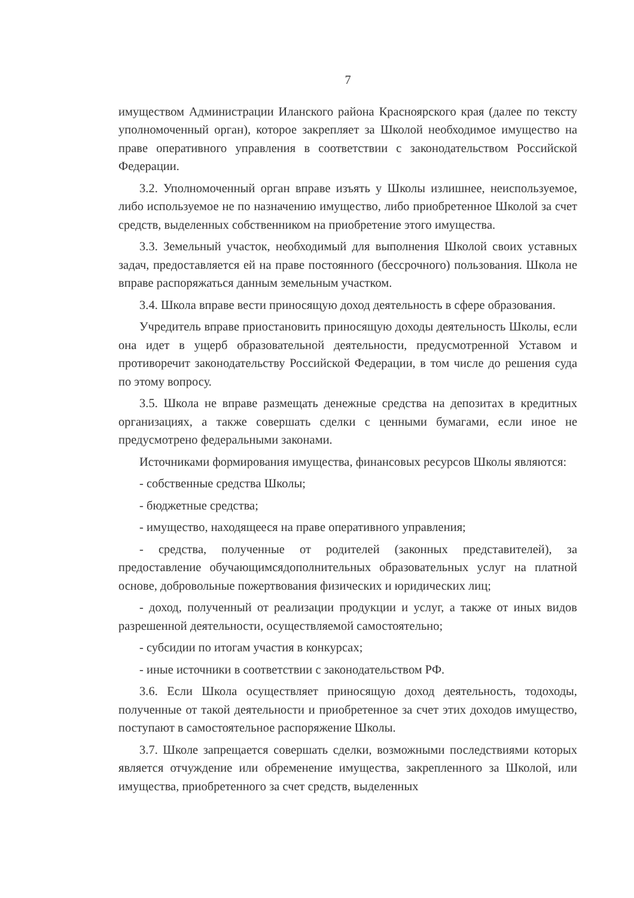7
имуществом Администрации Иланского района Красноярского края (далее по тексту уполномоченный орган), которое закрепляет за Школой необходимое имущество на праве оперативного управления в соответствии с законодательством Российской Федерации.
3.2. Уполномоченный орган вправе изъять у Школы излишнее, неиспользуемое, либо используемое не по назначению имущество, либо приобретенное Школой за счет средств, выделенных собственником на приобретение этого имущества.
3.3. Земельный участок, необходимый для выполнения Школой своих уставных задач, предоставляется ей на праве постоянного (бессрочного) пользования. Школа не вправе распоряжаться данным земельным участком.
3.4. Школа вправе вести приносящую доход деятельность в сфере образования.
Учредитель вправе приостановить приносящую доходы деятельность Школы, если она идет в ущерб образовательной деятельности, предусмотренной Уставом и противоречит законодательству Российской Федерации, в том числе до решения суда по этому вопросу.
3.5. Школа не вправе размещать денежные средства на депозитах в кредитных организациях, а также совершать сделки с ценными бумагами, если иное не предусмотрено федеральными законами.
Источниками формирования имущества, финансовых ресурсов Школы являются:
- собственные средства Школы;
- бюджетные средства;
- имущество, находящееся на праве оперативного управления;
- средства, полученные от родителей (законных представителей), за предоставление обучающимсядополнительных образовательных услуг на платной основе, добровольные пожертвования физических и юридических лиц;
- доход, полученный от реализации продукции и услуг, а также от иных видов разрешенной деятельности, осуществляемой самостоятельно;
- субсидии по итогам участия в конкурсах;
- иные источники в соответствии с законодательством РФ.
3.6. Если Школа осуществляет приносящую доход деятельность, тодоходы, полученные от такой деятельности и приобретенное за счет этих доходов имущество, поступают в самостоятельное распоряжение Школы.
3.7. Школе запрещается совершать сделки, возможными последствиями которых является отчуждение или обременение имущества, закрепленного за Школой, или имущества, приобретенного за счет средств, выделенных